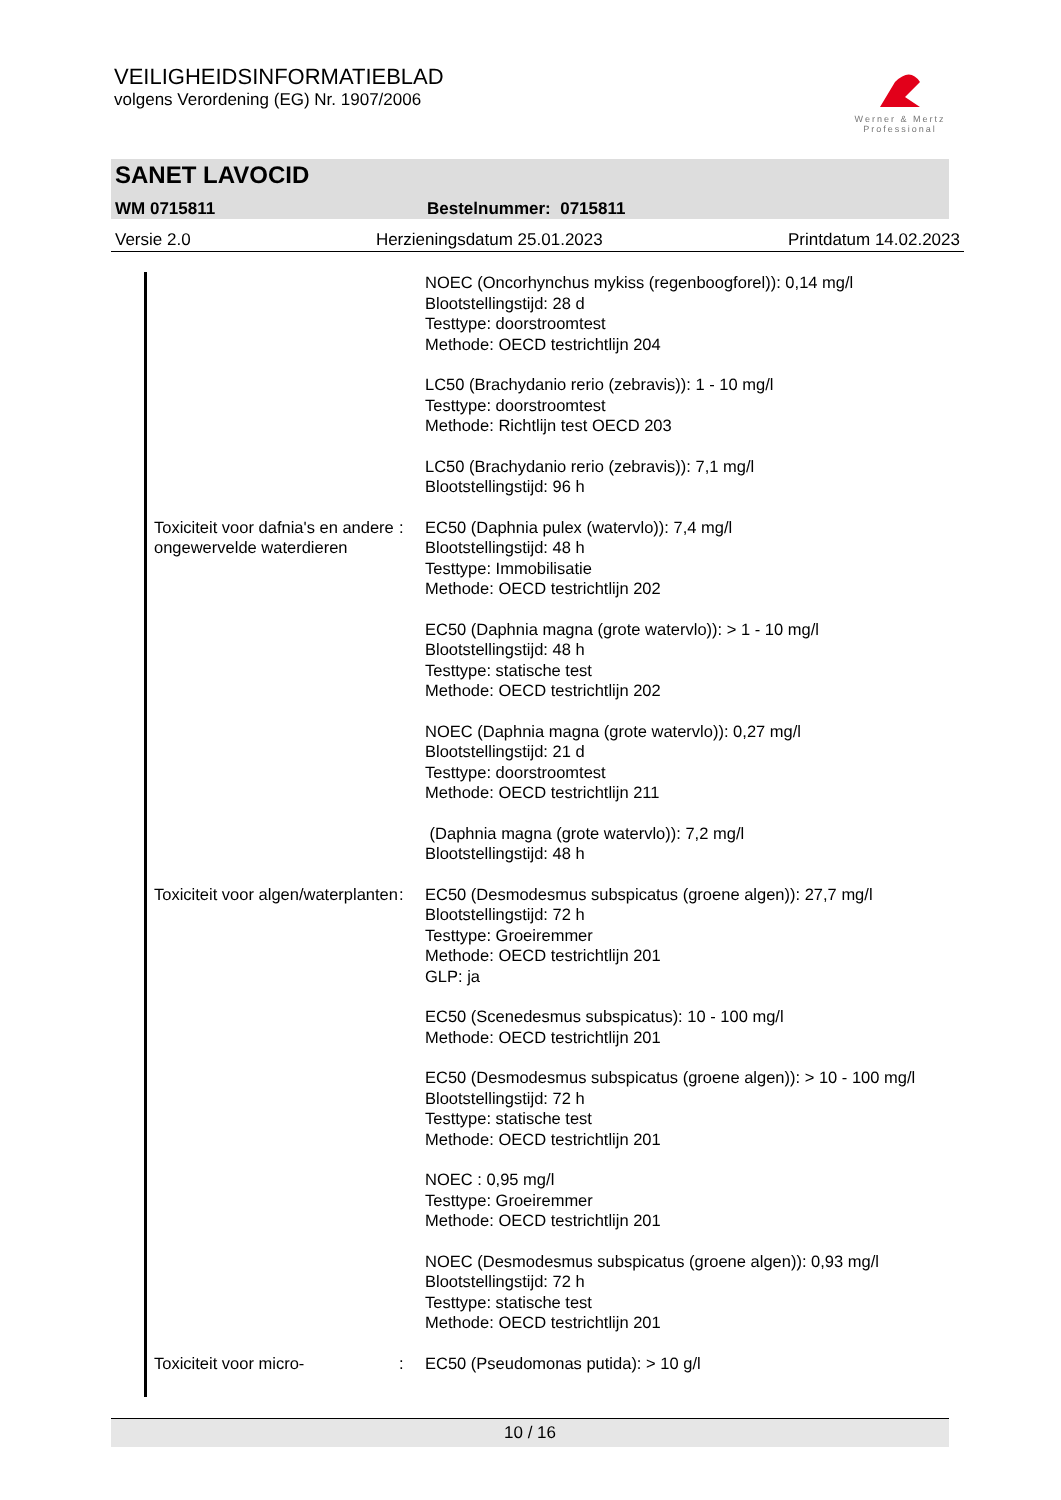VEILIGHEIDSINFORMATIEBLAD
volgens Verordening (EG) Nr. 1907/2006
Werner & Mertz
Professional
SANET LAVOCID
WM 0715811 Bestelnummer: 0715811
Versie 2.0 Herzieningsdatum 25.01.2023 Printdatum 14.02.2023
NOEC (Oncorhynchus mykiss (regenboogforel)): 0,14 mg/l
Blootstellingstijd: 28 d
Testtype: doorstroomtest
Methode: OECD testrichtlijn 204
LC50 (Brachydanio rerio (zebravis)): 1 - 10 mg/l
Testtype: doorstroomtest
Methode: Richtlijn test OECD 203
LC50 (Brachydanio rerio (zebravis)): 7,1 mg/l
Blootstellingstijd: 96 h
Toxiciteit voor dafnia's en andere ongewervelde waterdieren
: EC50 (Daphnia pulex (watervlo)): 7,4 mg/l
Blootstellingstijd: 48 h
Testtype: Immobilisatie
Methode: OECD testrichtlijn 202
EC50 (Daphnia magna (grote watervlo)): > 1 - 10 mg/l
Blootstellingstijd: 48 h
Testtype: statische test
Methode: OECD testrichtlijn 202
NOEC (Daphnia magna (grote watervlo)): 0,27 mg/l
Blootstellingstijd: 21 d
Testtype: doorstroomtest
Methode: OECD testrichtlijn 211
(Daphnia magna (grote watervlo)): 7,2 mg/l
Blootstellingstijd: 48 h
Toxiciteit voor algen/waterplanten
: EC50 (Desmodesmus subspicatus (groene algen)): 27,7 mg/l
Blootstellingstijd: 72 h
Testtype: Groeiremmer
Methode: OECD testrichtlijn 201
GLP: ja
EC50 (Scenedesmus subspicatus): 10 - 100 mg/l
Methode: OECD testrichtlijn 201
EC50 (Desmodesmus subspicatus (groene algen)): > 10 - 100 mg/l
Blootstellingstijd: 72 h
Testtype: statische test
Methode: OECD testrichtlijn 201
NOEC : 0,95 mg/l
Testtype: Groeiremmer
Methode: OECD testrichtlijn 201
NOEC (Desmodesmus subspicatus (groene algen)): 0,93 mg/l
Blootstellingstijd: 72 h
Testtype: statische test
Methode: OECD testrichtlijn 201
Toxiciteit voor micro- : EC50 (Pseudomonas putida): > 10 g/l
10 / 16